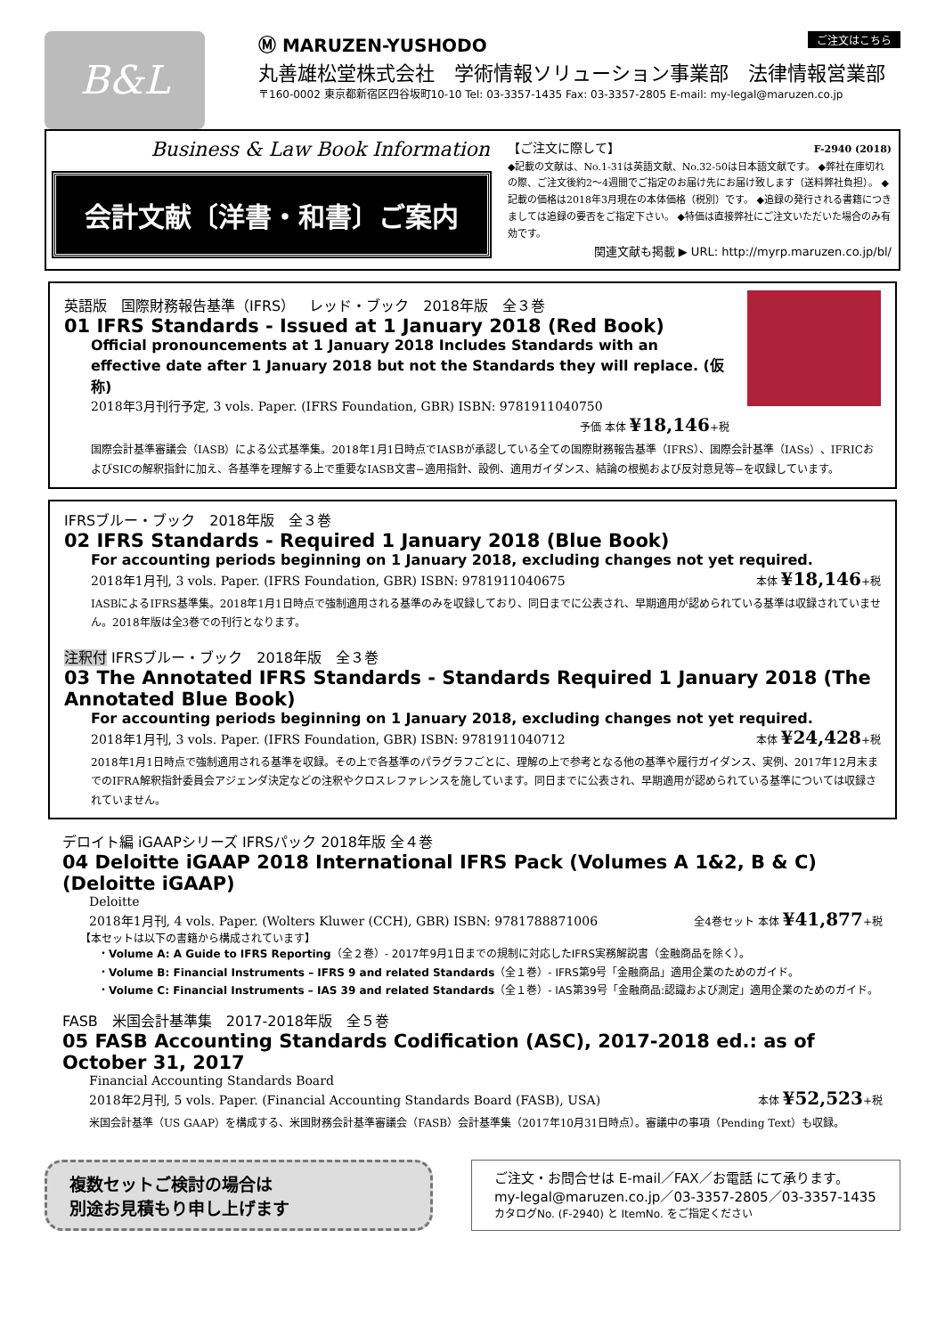B&L
ご注文はこちら Ⓜ MARUZEN-YUSHODO
丸善雄松堂株式会社　学術情報ソリューション事業部　法律情報営業部
〒160-0002 東京都新宿区四谷坂町10-10 Tel: 03-3357-1435 Fax: 03-3357-2805 E-mail: my-legal@maruzen.co.jp
Business & Law Book Information
会計文献〔洋書・和書〕ご案内
【ご注文に際して】 F-2940 (2018)
◆記載の文献は、No.1-31は英語文献、No.32-50は日本語文献です。 ◆弊社在庫切れの際、ご注文後約2～4週間でご指定のお届け先にお届け致します（送料弊社負担）。 ◆記載の価格は2018年3月現在の本体価格（税別）です。 ◆追録の発行される書籍につきましては追録の要否をご指定下さい。 ◆特価は直接弊社にご注文いただいた場合のみ有効です。
関連文献も掲載 ▶ URL: http://myrp.maruzen.co.jp/bl/
英語版　国際財務報告基準（IFRS）　レッド・ブック　2018年版　全３巻
01 IFRS Standards - Issued at 1 January 2018 (Red Book)
Official pronouncements at 1 January 2018 Includes Standards with an effective date after 1 January 2018 but not the Standards they will replace. (仮称)
2018年3月刊行予定, 3 vols. Paper. (IFRS Foundation, GBR) ISBN: 9781911040750
予価 本体 ¥18,146+税
国際会計基準審議会（IASB）による公式基準集。2018年1月1日時点でIASBが承認している全ての国際財務報告基準（IFRS）、国際会計基準（IASs）、IFRICおよびSICの解釈指針に加え、各基準を理解する上で重要なIASB文書−適用指針、設例、適用ガイダンス、結論の根拠および反対意見等−を収録しています。
IFRSブルー・ブック　2018年版　全３巻
02 IFRS Standards - Required 1 January 2018 (Blue Book)
For accounting periods beginning on 1 January 2018, excluding changes not yet required.
2018年1月刊, 3 vols. Paper. (IFRS Foundation, GBR) ISBN: 9781911040675
本体 ¥18,146+税
IASBによるIFRS基準集。2018年1月1日時点で強制適用される基準のみを収録しており、同日までに公表され、早期適用が認められている基準は収録されていません。2018年版は全3巻での刊行となります。
注釈付 IFRSブルー・ブック　2018年版　全３巻
03 The Annotated IFRS Standards - Standards Required 1 January 2018 (The Annotated Blue Book)
For accounting periods beginning on 1 January 2018, excluding changes not yet required.
2018年1月刊, 3 vols. Paper. (IFRS Foundation, GBR) ISBN: 9781911040712
本体 ¥24,428+税
2018年1月1日時点で強制適用される基準を収録。その上で各基準のパラグラフごとに、理解の上で参考となる他の基準や履行ガイダンス、実例、2017年12月末までのIFRA解釈指針委員会アジェンダ決定などの注釈やクロスレファレンスを施しています。同日までに公表され、早期適用が認められている基準については収録されていません。
デロイト編 iGAAPシリーズ IFRSパック 2018年版 全４巻
04 Deloitte iGAAP 2018 International IFRS Pack (Volumes A 1&2, B & C) (Deloitte iGAAP)
Deloitte
2018年1月刊, 4 vols. Paper. (Wolters Kluwer (CCH), GBR) ISBN: 9781788871006
全4巻セット 本体 ¥41,877+税
【本セットは以下の書籍から構成されています】
・Volume A: A Guide to IFRS Reporting（全２巻）- 2017年9月1日までの規制に対応したIFRS実務解説書（金融商品を除く）。
・Volume B: Financial Instruments – IFRS 9 and related Standards（全１巻）- IFRS第9号「金融商品」適用企業のためのガイド。
・Volume C: Financial Instruments – IAS 39 and related Standards（全１巻）- IAS第39号「金融商品:認識および測定」適用企業のためのガイド。
FASB　米国会計基準集　2017-2018年版　全５巻
05 FASB Accounting Standards Codification (ASC), 2017-2018 ed.: as of October 31, 2017
Financial Accounting Standards Board
2018年2月刊, 5 vols. Paper. (Financial Accounting Standards Board (FASB), USA)
本体 ¥52,523+税
米国会計基準（US GAAP）を構成する、米国財務会計基準審議会（FASB）会計基準集（2017年10月31日時点）。審議中の事項（Pending Text）も収録。
複数セットご検討の場合は
別途お見積もり申し上げます
ご注文・お問合せは E-mail／FAX／お電話 にて承ります。
my-legal@maruzen.co.jp／03-3357-2805／03-3357-1435
カタログNo. (F-2940) と ItemNo. をご指定ください